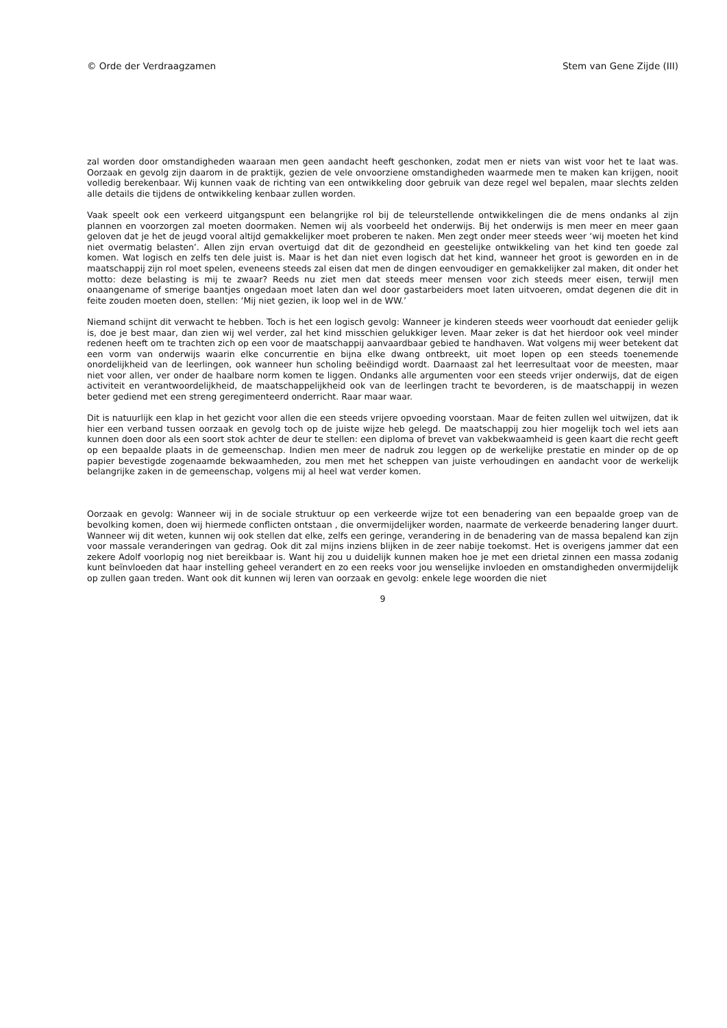© Orde der Verdraagzamen Stem van Gene Zijde (III)
zal worden door omstandigheden waaraan men geen aandacht heeft geschonken, zodat men er niets van wist voor het te laat was. Oorzaak en gevolg zijn daarom in de praktijk, gezien de vele onvoorziene omstandigheden waarmede men te maken kan krijgen, nooit volledig berekenbaar. Wij kunnen vaak de richting van een ontwikkeling door gebruik van deze regel wel bepalen, maar slechts zelden alle details die tijdens de ontwikkeling kenbaar zullen worden.
Vaak speelt ook een verkeerd uitgangspunt een belangrijke rol bij de teleurstellende ontwikkelingen die de mens ondanks al zijn plannen en voorzorgen zal moeten doormaken. Nemen wij als voorbeeld het onderwijs. Bij het onderwijs is men meer en meer gaan geloven dat je het de jeugd vooral altijd gemakkelijker moet proberen te naken. Men zegt onder meer steeds weer ‘wij moeten het kind niet overmatig belasten’. Allen zijn ervan overtuigd dat dit de gezondheid en geestelijke ontwikkeling van het kind ten goede zal komen. Wat logisch en zelfs ten dele juist is. Maar is het dan niet even logisch dat het kind, wanneer het groot is geworden en in de maatschappij zijn rol moet spelen, eveneens steeds zal eisen dat men de dingen eenvoudiger en gemakkelijker zal maken, dit onder het motto: deze belasting is mij te zwaar? Reeds nu ziet men dat steeds meer mensen voor zich steeds meer eisen, terwijl men onaangename of smerige baantjes ongedaan moet laten dan wel door gastarbeiders moet laten uitvoeren, omdat degenen die dit in feite zouden moeten doen, stellen: ‘Mij niet gezien, ik loop wel in de WW.’
Niemand schijnt dit verwacht te hebben. Toch is het een logisch gevolg: Wanneer je kinderen steeds weer voorhoudt dat eenieder gelijk is, doe je best maar, dan zien wij wel verder, zal het kind misschien gelukkiger leven. Maar zeker is dat het hierdoor ook veel minder redenen heeft om te trachten zich op een voor de maatschappij aanvaardbaar gebied te handhaven. Wat volgens mij weer betekent dat een vorm van onderwijs waarin elke concurrentie en bijna elke dwang ontbreekt, uit moet lopen op een steeds toenemende onordelijkheid van de leerlingen, ook wanneer hun scholing beëindigd wordt. Daarnaast zal het leerresultaat voor de meesten, maar niet voor allen, ver onder de haalbare norm komen te liggen. Ondanks alle argumenten voor een steeds vrijer onderwijs, dat de eigen activiteit en verantwoordelijkheid, de maatschappelijkheid ook van de leerlingen tracht te bevorderen, is de maatschappij in wezen beter gediend met een streng geregimenteerd onderricht. Raar maar waar.
Dit is natuurlijk een klap in het gezicht voor allen die een steeds vrijere opvoeding voorstaan. Maar de feiten zullen wel uitwijzen, dat ik hier een verband tussen oorzaak en gevolg toch op de juiste wijze heb gelegd. De maatschappij zou hier mogelijk toch wel iets aan kunnen doen door als een soort stok achter de deur te stellen: een diploma of brevet van vakbekwaamheid is geen kaart die recht geeft op een bepaalde plaats in de gemeenschap. Indien men meer de nadruk zou leggen op de werkelijke prestatie en minder op de op papier bevestigde zogenaamde bekwaamheden, zou men met het scheppen van juiste verhoudingen en aandacht voor de werkelijk belangrijke zaken in de gemeenschap, volgens mij al heel wat verder komen.
Oorzaak en gevolg: Wanneer wij in de sociale struktuur op een verkeerde wijze tot een benadering van een bepaalde groep van de bevolking komen, doen wij hiermede conflicten ontstaan , die onvermijdelijker worden, naarmate de verkeerde benadering langer duurt. Wanneer wij dit weten, kunnen wij ook stellen dat elke, zelfs een geringe, verandering in de benadering van de massa bepalend kan zijn voor massale veranderingen van gedrag. Ook dit zal mijns inziens blijken in de zeer nabije toekomst. Het is overigens jammer dat een zekere Adolf voorlopig nog niet bereikbaar is. Want hij zou u duidelijk kunnen maken hoe je met een drietal zinnen een massa zodanig kunt beïnvloeden dat haar instelling geheel verandert en zo een reeks voor jou wenselijke invloeden en omstandigheden onvermijdelijk op zullen gaan treden. Want ook dit kunnen wij leren van oorzaak en gevolg: enkele lege woorden die niet
9